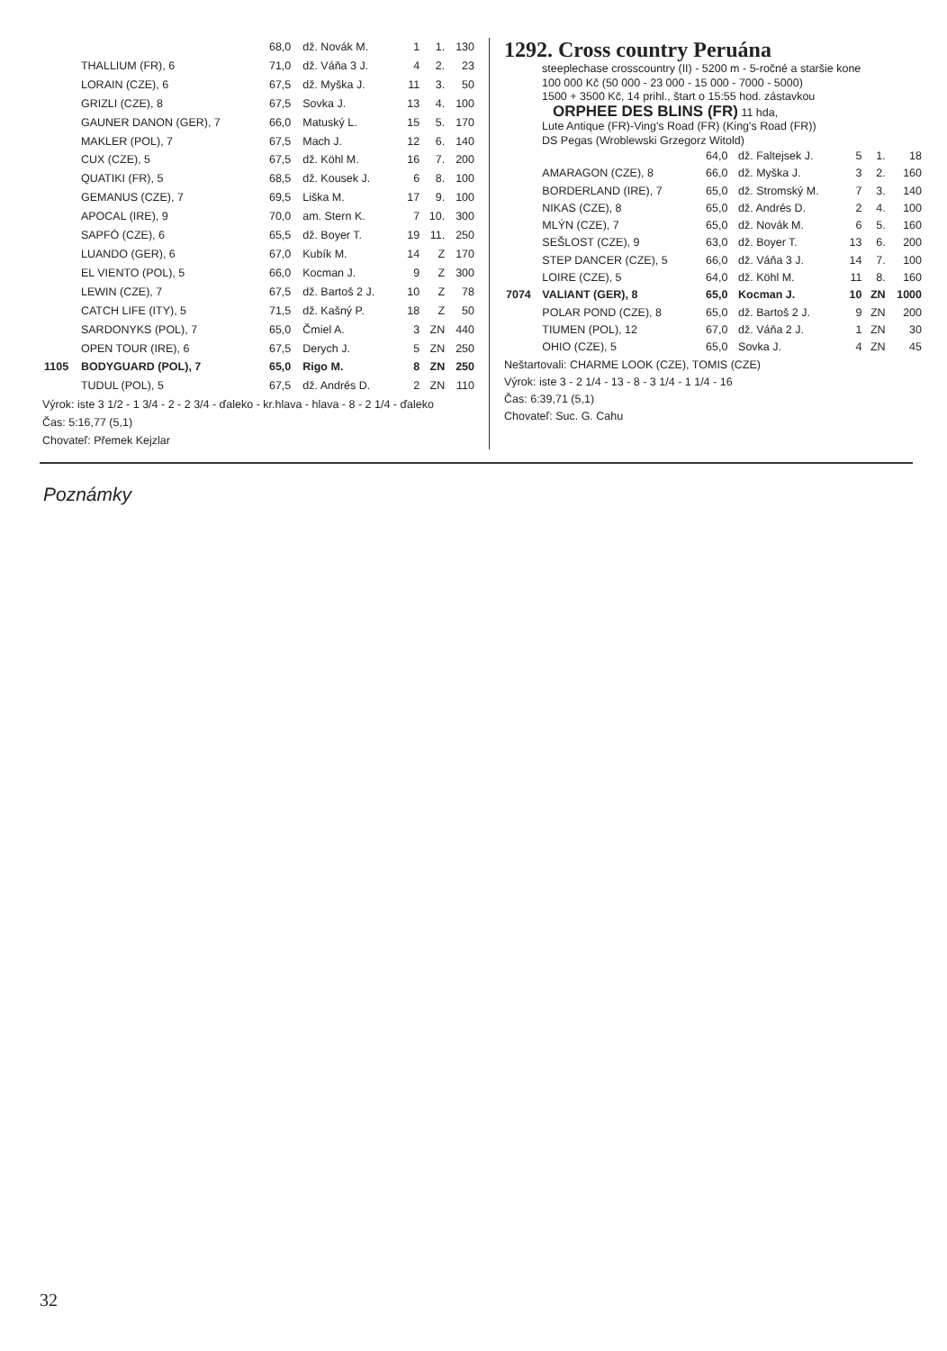| | | 68,0 | dž. Novák M. | 1 | 1. | 130 |
| | THALLIUM (FR), 6 | 71,0 | dž. Váňa 3 J. | 4 | 2. | 23 |
| | LORAIN (CZE), 6 | 67,5 | dž. Myška J. | 11 | 3. | 50 |
| | GRIZLI (CZE), 8 | 67,5 | Sovka J. | 13 | 4. | 100 |
| | GAUNER DANON (GER), 7 | 66,0 | Matuský L. | 15 | 5. | 170 |
| | MAKLER (POL), 7 | 67,5 | Mach J. | 12 | 6. | 140 |
| | CUX (CZE), 5 | 67,5 | dž. Köhl M. | 16 | 7. | 200 |
| | QUATIKI (FR), 5 | 68,5 | dž. Kousek J. | 6 | 8. | 100 |
| | GEMANUS (CZE), 7 | 69,5 | Liška M. | 17 | 9. | 100 |
| | APOCAL (IRE), 9 | 70,0 | am. Stern K. | 7 | 10. | 300 |
| | SAPFÓ (CZE), 6 | 65,5 | dž. Boyer T. | 19 | 11. | 250 |
| | LUANDO (GER), 6 | 67,0 | Kubík M. | 14 | Z | 170 |
| | EL VIENTO (POL), 5 | 66,0 | Kocman J. | 9 | Z | 300 |
| | LEWIN (CZE), 7 | 67,5 | dž. Bartoš 2 J. | 10 | Z | 78 |
| | CATCH LIFE (ITY), 5 | 71,5 | dž. Kašný P. | 18 | Z | 50 |
| | SARDONYKS (POL), 7 | 65,0 | Čmiel A. | 3 | ZN | 440 |
| | OPEN TOUR (IRE), 6 | 67,5 | Derych J. | 5 | ZN | 250 |
| 1105 | BODYGUARD (POL), 7 | 65,0 | Rigo M. | 8 | ZN | 250 |
| | TUDUL (POL), 5 | 67,5 | dž. Andrés D. | 2 | ZN | 110 |
Výrok: iste 3 1/2 - 1 3/4 - 2 - 2 3/4 - ďaleko - kr.hlava - hlava - 8 - 2 1/4 - ďaleko
Čas: 5:16,77 (5,1)
Chovateľ: Přemek Kejzlar
1292. Cross country Peruána
steeplechase crosscountry (II) - 5200 m - 5-ročné a staršie kone
100 000 Kč (50 000 - 23 000 - 15 000 - 7000 - 5000)
1500 + 3500 Kč, 14 prihl., štart o 15:55 hod. zástavkou
ORPHEE DES BLINS (FR) 11 hda,
Lute Antique (FR)-Ving's Road (FR) (King's Road (FR))
DS Pegas (Wroblewski Grzegorz Witold)
| | | 64,0 | dž. Faltejsek J. | 5 | 1. | 18 |
| | AMARAGON (CZE), 8 | 66,0 | dž. Myška J. | 3 | 2. | 160 |
| | BORDERLAND (IRE), 7 | 65,0 | dž. Stromský M. | 7 | 3. | 140 |
| | NIKAS (CZE), 8 | 65,0 | dž. Andrés D. | 2 | 4. | 100 |
| | MLÝN (CZE), 7 | 65,0 | dž. Novák M. | 6 | 5. | 160 |
| | SEŠLOST (CZE), 9 | 63,0 | dž. Boyer T. | 13 | 6. | 200 |
| | STEP DANCER (CZE), 5 | 66,0 | dž. Váňa 3 J. | 14 | 7. | 100 |
| | LOIRE (CZE), 5 | 64,0 | dž. Köhl M. | 11 | 8. | 160 |
| 7074 | VALIANT (GER), 8 | 65,0 | Kocman J. | 10 | ZN | 1000 |
| | POLAR POND (CZE), 8 | 65,0 | dž. Bartoš 2 J. | 9 | ZN | 200 |
| | TIUMEN (POL), 12 | 67,0 | dž. Váňa 2 J. | 1 | ZN | 30 |
| | OHIO (CZE), 5 | 65,0 | Sovka J. | 4 | ZN | 45 |
Neštartovali: CHARME LOOK (CZE), TOMIS (CZE)
Výrok: iste 3 - 2 1/4 - 13 - 8 - 3 1/4 - 1 1/4 - 16
Čas: 6:39,71 (5,1)
Chovateľ: Suc. G. Cahu
Poznámky
32